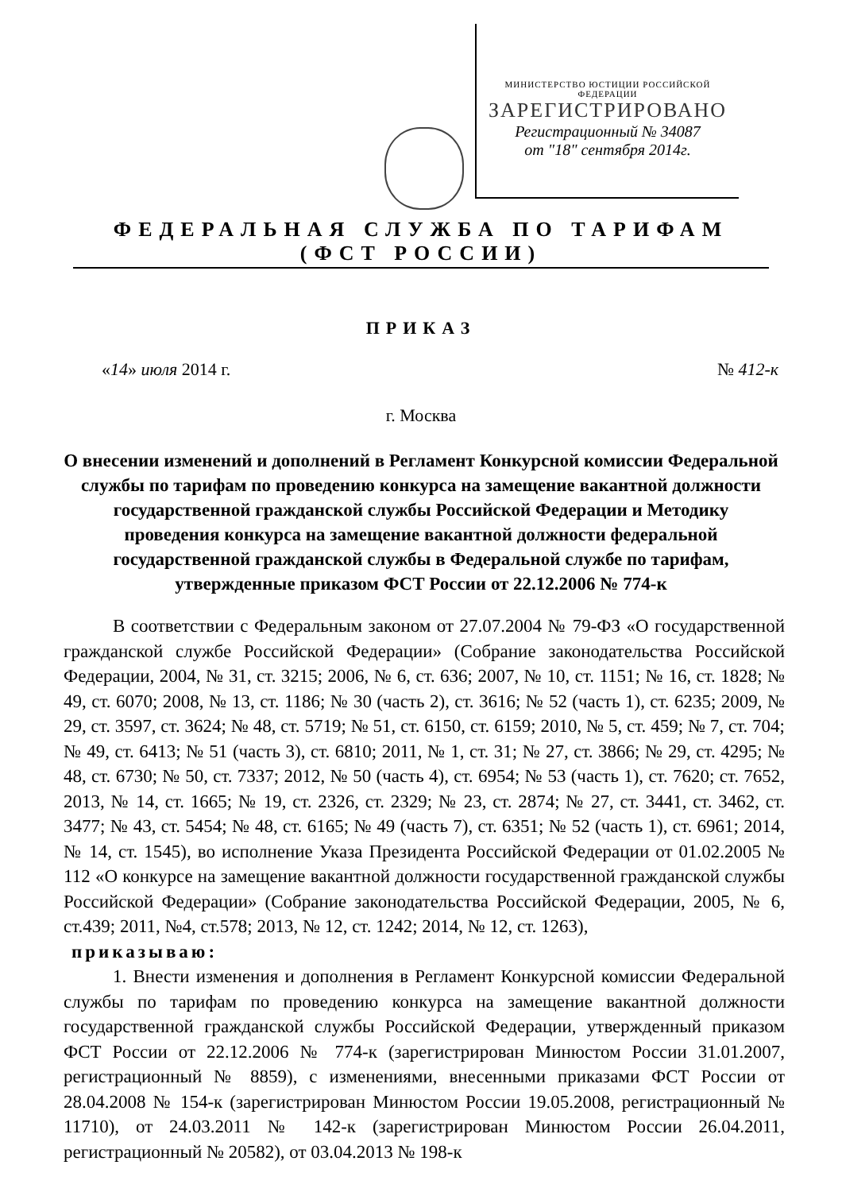МИНИСТЕРСТВО ЮСТИЦИИ РОССИЙСКОЙ ФЕДЕРАЦИИ
ЗАРЕГИСТРИРОВАНО
Регистрационный № 34087
от "18" сентября 2014г.
ФЕДЕРАЛЬНАЯ СЛУЖБА ПО ТАРИФАМ
(ФСТ РОССИИ)
ПРИКАЗ
«14» июля 2014 г. № 412-к
г. Москва
О внесении изменений и дополнений в Регламент Конкурсной комиссии Федеральной службы по тарифам по проведению конкурса на замещение вакантной должности государственной гражданской службы Российской Федерации и Методику проведения конкурса на замещение вакантной должности федеральной государственной гражданской службы в Федеральной службе по тарифам, утвержденные приказом ФСТ России от 22.12.2006 № 774-к
В соответствии с Федеральным законом от 27.07.2004 № 79-ФЗ «О государственной гражданской службе Российской Федерации» (Собрание законодательства Российской Федерации, 2004, № 31, ст. 3215; 2006, № 6, ст. 636; 2007, № 10, ст. 1151; № 16, ст. 1828; № 49, ст. 6070; 2008, № 13, ст. 1186; № 30 (часть 2), ст. 3616; № 52 (часть 1), ст. 6235; 2009, № 29, ст. 3597, ст. 3624; № 48, ст. 5719; № 51, ст. 6150, ст. 6159; 2010, № 5, ст. 459; № 7, ст. 704; № 49, ст. 6413; № 51 (часть 3), ст. 6810; 2011, № 1, ст. 31; № 27, ст. 3866; № 29, ст. 4295; № 48, ст. 6730; № 50, ст. 7337; 2012, № 50 (часть 4), ст. 6954; № 53 (часть 1), ст. 7620; ст. 7652, 2013, № 14, ст. 1665; № 19, ст. 2326, ст. 2329; № 23, ст. 2874; № 27, ст. 3441, ст. 3462, ст. 3477; № 43, ст. 5454; № 48, ст. 6165; № 49 (часть 7), ст. 6351; № 52 (часть 1), ст. 6961; 2014, № 14, ст. 1545), во исполнение Указа Президента Российской Федерации от 01.02.2005 № 112 «О конкурсе на замещение вакантной должности государственной гражданской службы Российской Федерации» (Собрание законодательства Российской Федерации, 2005, № 6, ст.439; 2011, №4, ст.578; 2013, № 12, ст. 1242; 2014, № 12, ст. 1263),
приказываю:
1. Внести изменения и дополнения в Регламент Конкурсной комиссии Федеральной службы по тарифам по проведению конкурса на замещение вакантной должности государственной гражданской службы Российской Федерации, утвержденный приказом ФСТ России от 22.12.2006 № 774-к (зарегистрирован Минюстом России 31.01.2007, регистрационный № 8859), с изменениями, внесенными приказами ФСТ России от 28.04.2008 № 154-к (зарегистрирован Минюстом России 19.05.2008, регистрационный № 11710), от 24.03.2011 № 142-к (зарегистрирован Минюстом России 26.04.2011, регистрационный № 20582), от 03.04.2013 № 198-к